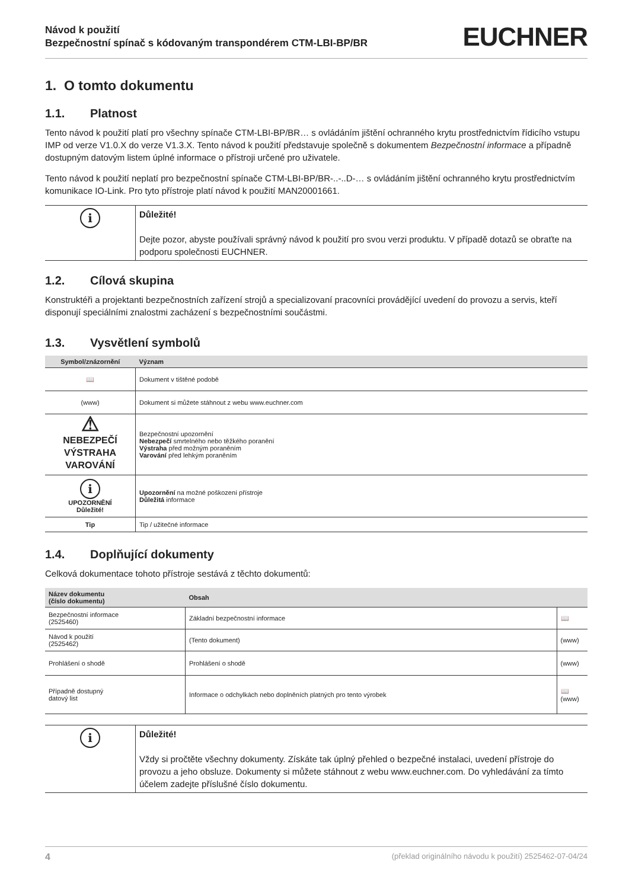Návod k použití
Bezpečnostní spínač s kódovaným transpondérem CTM-LBI-BP/BR
EUCHNER
1. O tomto dokumentu
1.1. Platnost
Tento návod k použití platí pro všechny spínače CTM-LBI-BP/BR… s ovládáním jištění ochranného krytu prostřednictvím řídicího vstupu IMP od verze V1.0.X do verze V1.3.X. Tento návod k použití představuje společně s dokumentem Bezpečnostní informace a případně dostupným datovým listem úplné informace o přístroji určené pro uživatele.
Tento návod k použití neplatí pro bezpečnostní spínače CTM-LBI-BP/BR-..-..D-… s ovládáním jištění ochranného krytu prostřednictvím komunikace IO-Link. Pro tyto přístroje platí návod k použití MAN20001661.
| i | Důležité! Dejte pozor, abyste používali správný návod k použití pro svou verzi produktu. V případě dotazů se obraťte na podporu společnosti EUCHNER. |
1.2. Cílová skupina
Konstruktéři a projektanti bezpečnostních zařízení strojů a specializovaní pracovníci provádějící uvedení do provozu a servis, kteří disponují speciálními znalostmi zacházení s bezpečnostními součástmi.
1.3. Vysvětlení symbolů
| Symbol/znázornění | Význam |
| --- | --- |
| 📖 | Dokument v tištěné podobě |
| (www) | Dokument si můžete stáhnout z webu www.euchner.com |
| ⚠ NEBEZPEČÍ VÝSTRAHA VAROVÁNÍ | Bezpečnostní upozornění Nebezpečí smrtelného nebo těžkého poranění Výstraha před možným poraněním Varování před lehkým poraněním |
| i UPOZORNĚNÍ Důležité! | Upozornění na možné poškození přístroje Důležitá informace |
| Tip | Tip / užitečné informace |
1.4. Doplňující dokumenty
Celková dokumentace tohoto přístroje sestává z těchto dokumentů:
| Název dokumentu (číslo dokumentu) | Obsah | |
| --- | --- | --- |
| Bezpečnostní informace (2525460) | Základní bezpečnostní informace | 📖 |
| Návod k použití (2525462) | (Tento dokument) | (www) |
| Prohlášení o shodě | Prohlášení o shodě | (www) |
| Případně dostupný datový list | Informace o odchylkách nebo doplněních platných pro tento výrobek | 📖 (www) |
| i | Důležité! Vždy si pročtěte všechny dokumenty. Získáte tak úplný přehled o bezpečné instalaci, uvedení přístroje do provozu a jeho obsluze. Dokumenty si můžete stáhnout z webu www.euchner.com. Do vyhledávání za tímto účelem zadejte příslušné číslo dokumentu. |
4 (překlad originálního návodu k použití) 2525462-07-04/24